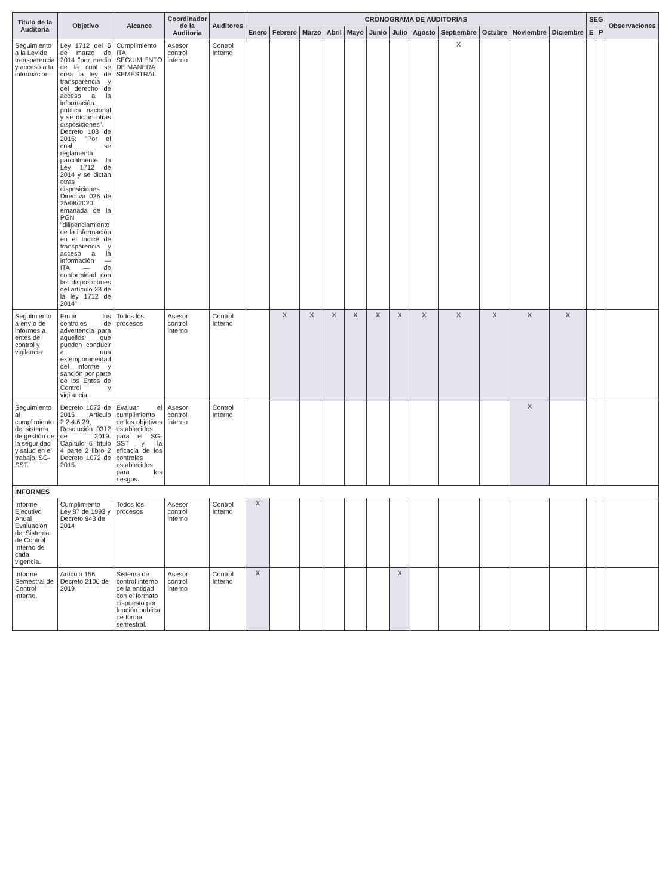| Titulo de la Auditoria | Objetivo | Alcance | Coordinador de la Auditoria | Auditores | CRONOGRAMA DE AUDITORIAS | | | | | | | | | | | | SEG | | Observaciones |
| --- | --- | --- | --- | --- | --- | --- | --- | --- | --- | --- | --- | --- | --- | --- | --- | --- | --- | --- | --- |
| | | | | | Enero | Febrero | Marzo | Abril | Mayo | Junio | Julio | Agosto | Septiembre | Octubre | Noviembre | Diciembre | E | P | |
| Seguimiento a la Ley de transparencia y acceso a la información. | Ley 1712 del 6 de marzo de 2014 "por medio de la cual se crea la ley de transparencia y del derecho de acceso a la información pública nacional y se dictan otras disposiciones". Decreto 103 de 2015: "Por el cual se reglamenta parcialmente la Ley 1712 de 2014 y se dictan otras disposiciones Directiva 026 de 25/08/2020 emanada de la PGN "diligenciamiento de la información en el índice de transparencia y acceso a la información — ITA — de conformidad con las disposiciones del artículo 23 de la ley 1712 de 2014". | Cumplimiento ITA SEGUIMIENTO DE MANERA SEMESTRAL | Asesor control interno | Control Interno | | | | | | | | | X | | | | | | |
| Seguimiento a envío de informes a entes de control y vigilancia | Emitir los controles de advertencia para aquellos que pueden conducir a una extemporaneidad del informe y sanción por parte de los Entes de Control y vigilancia. | Todos los procesos | Asesor control interno | Control Interno | | X | X | X | X | X | X | X | X | X | X | X | | | |
| Seguimiento al cumplimiento del sistema de gestión de la seguridad y salud en el trabajo. SG-SST. | Decreto 1072 de 2015 Articulo 2.2.4.6.29, Resolución 0312 de 2019. Capítulo 6 título 4 parte 2 libro 2 Decreto 1072 de 2015. | Evaluar el cumplimiento de los objetivos establecidos para el SG-SST y la eficacia de los controles establecidos para los riesgos. | Asesor control interno | Control Interno | | | | | | | | | | | X | | | | |
| INFORMES | | | | | | | | | | | | | | | | | | | |
| Informe Ejecutivo Anual Evaluación del Sistema de Control Interno de cada vigencia. | Cumplimiento Ley 87 de 1993 y Decreto 943 de 2014 | Todos los procesos | Asesor control interno | Control Interno | X | | | | | | | | | | | | | | |
| Informe Semestral de Control Interno. | Artículo 156 Decreto 2106 de 2019 | Sistema de control interno de la entidad con el formato dispuesto por función publica de forma semestral. | Asesor control interno | Control Interno | X | | | | | | X | | | | | | | | |